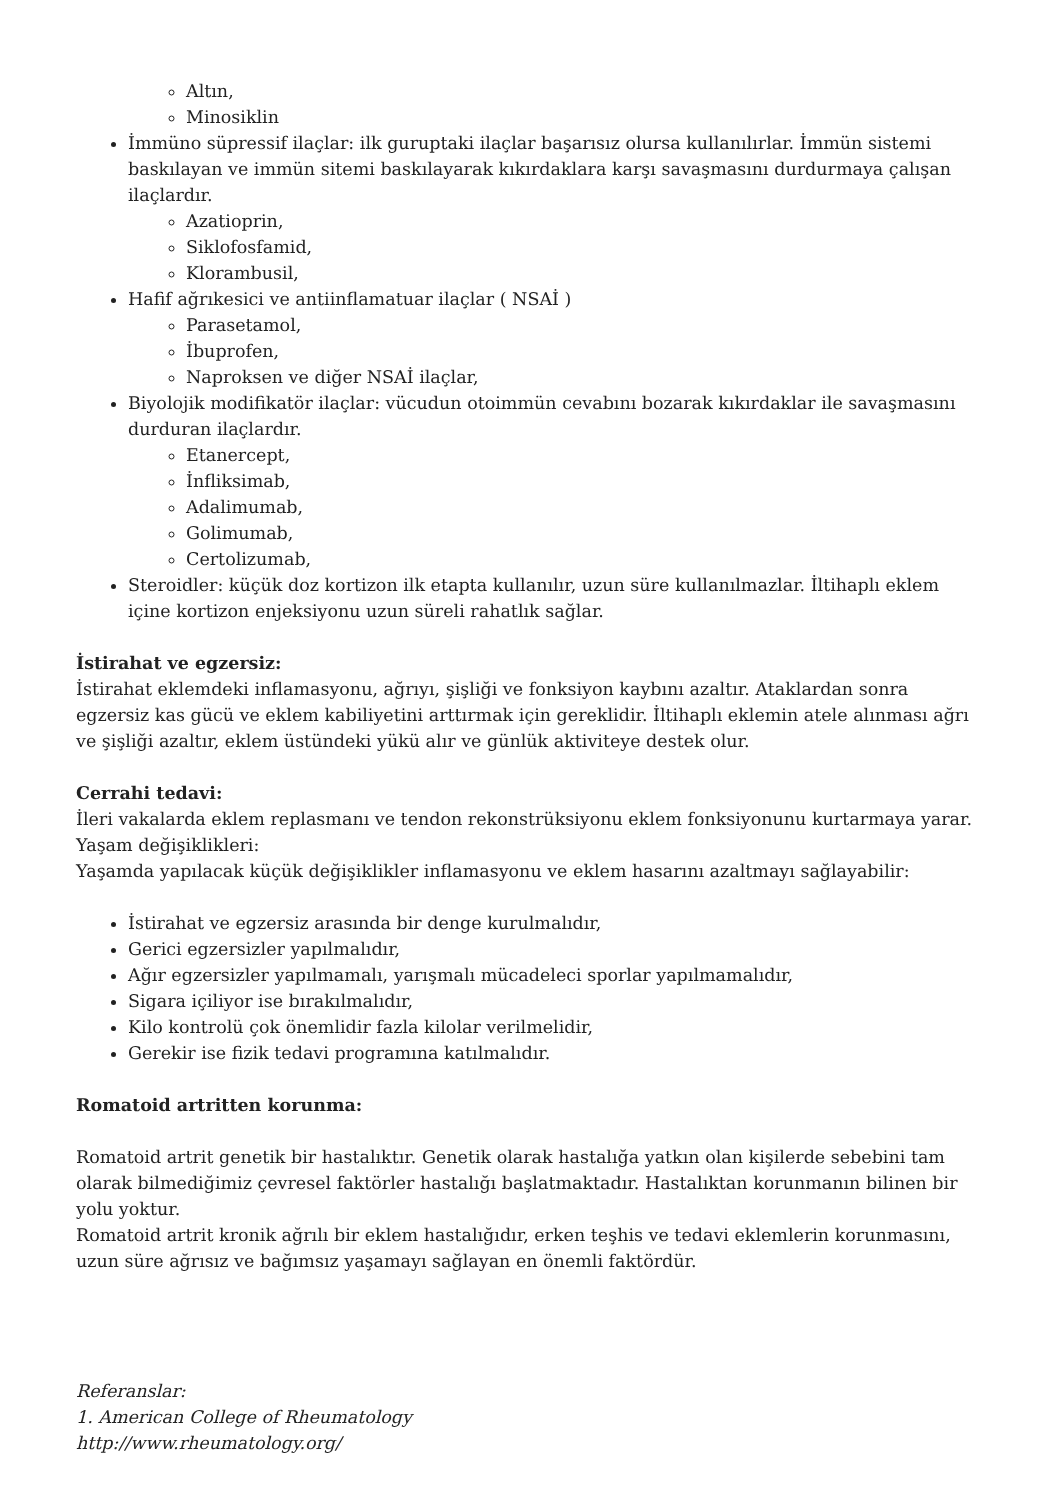Altın,
Minosiklin
İmmüno süpressif ilaçlar: ilk guruptaki ilaçlar başarısız olursa kullanılırlar. İmmün sistemi baskılayan ve immün sitemi baskılayarak kıkırdaklara karşı savaşmasını durdurmaya çalışan ilaçlardır.
Azatioprin,
Siklofosfamid,
Klorambusil,
Hafif ağrıkesici ve antiinflamatuar ilaçlar ( NSAİ )
Parasetamol,
İbuprofen,
Naproksen ve diğer NSAİ ilaçlar,
Biyolojik modifikatör ilaçlar: vücudun otoimmün cevabını bozarak kıkırdaklar ile savaşmasını durduran ilaçlardır.
Etanercept,
İnfliksimab,
Adalimumab,
Golimumab,
Certolizumab,
Steroidler: küçük doz kortizon ilk etapta kullanılır, uzun süre kullanılmazlar. İltihaplı eklem içine kortizon enjeksiyonu uzun süreli rahatlık sağlar.
İstirahat ve egzersiz:
İstirahat eklemdeki inflamasyonu, ağrıyı, şişliği ve fonksiyon kaybını azaltır. Ataklardan sonra egzersiz kas gücü ve eklem kabiliyetini arttırmak için gereklidir. İltihaplı eklemin atele alınması ağrı ve şişliği azaltır, eklem üstündeki yükü alır ve günlük aktiviteye destek olur.
Cerrahi tedavi:
İleri vakalarda eklem replasmanı ve tendon rekonstrüksiyonu eklem fonksiyonunu kurtarmaya yarar.
Yaşam değişiklikleri:
Yaşamda yapılacak küçük değişiklikler inflamasyonu ve eklem hasarını azaltmayı sağlayabilir:
İstirahat ve egzersiz arasında bir denge kurulmalıdır,
Gerici egzersizler yapılmalıdır,
Ağır egzersizler yapılmamalı, yarışmalı mücadeleci sporlar yapılmamalıdır,
Sigara içiliyor ise bırakılmalıdır,
Kilo kontrolü çok önemlidir fazla kilolar verilmelidir,
Gerekir ise fizik tedavi programına katılmalıdır.
Romatoid artritten korunma:
Romatoid artrit genetik bir hastalıktır. Genetik olarak hastalığa yatkın olan kişilerde sebebini tam olarak bilmediğimiz çevresel faktörler hastalığı başlatmaktadır. Hastalıktan korunmanın bilinen bir yolu yoktur.
Romatoid artrit kronik ağrılı bir eklem hastalığıdır, erken teşhis ve tedavi eklemlerin korunmasını, uzun süre ağrısız ve bağımsız yaşamayı sağlayan en önemli faktördür.
Referanslar:
1. American College of Rheumatology
http://www.rheumatology.org/